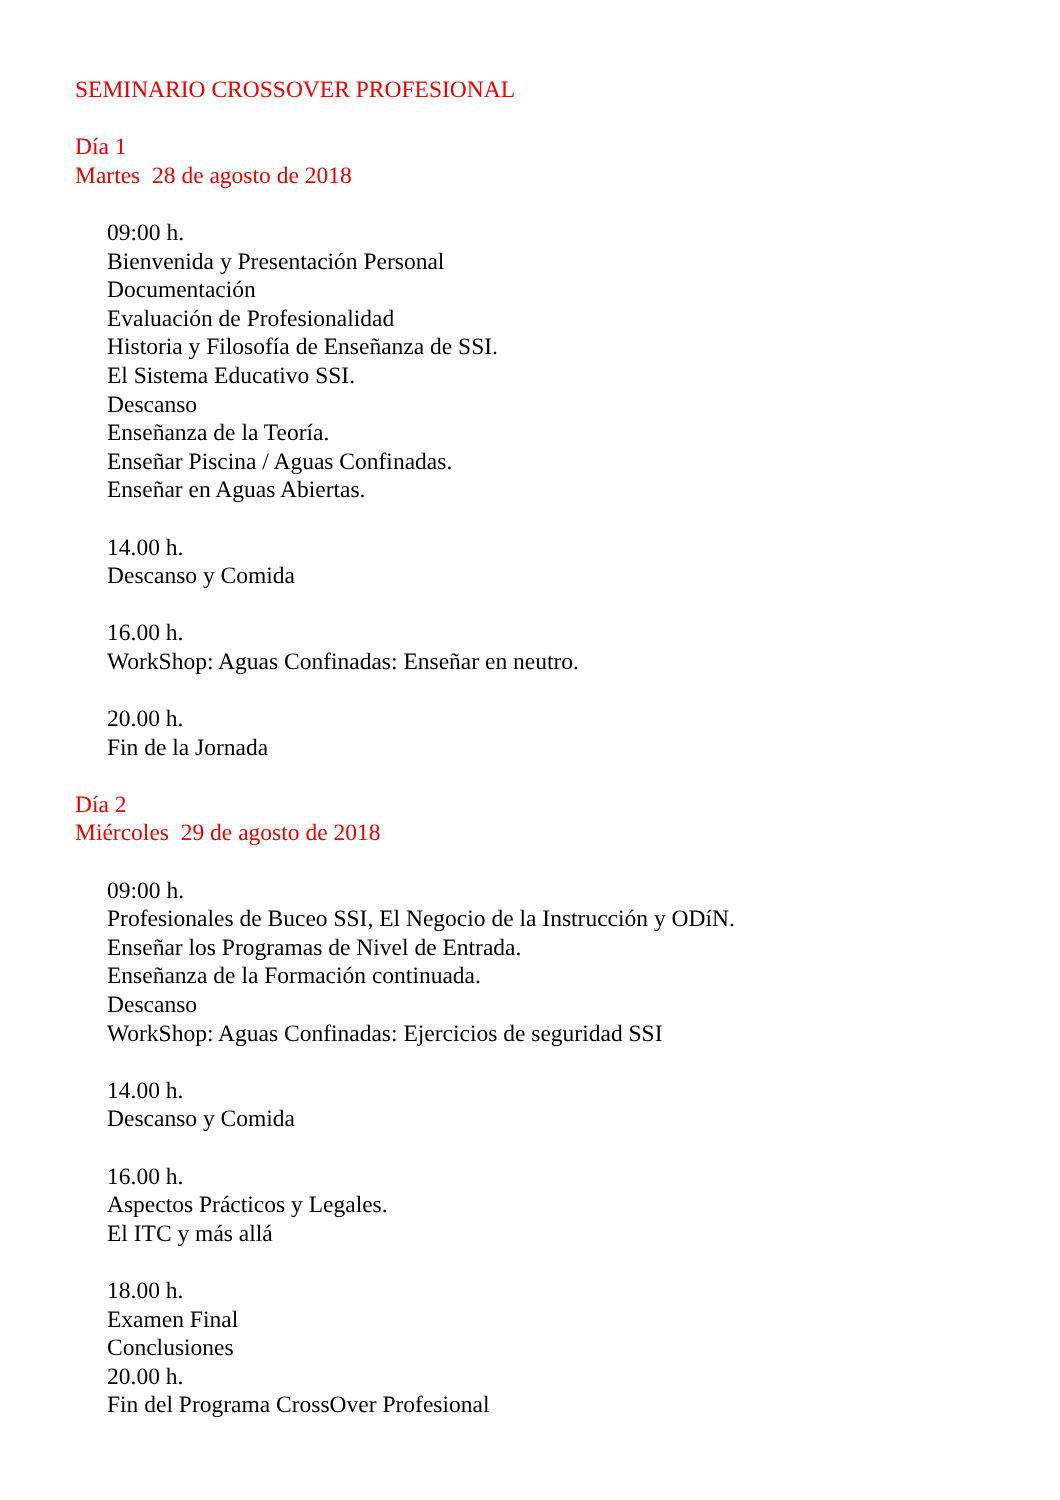SEMINARIO CROSSOVER PROFESIONAL
Día 1
Martes 28 de agosto de 2018
09:00 h.
Bienvenida y Presentación Personal
Documentación
Evaluación de Profesionalidad
Historia y Filosofía de Enseñanza de SSI.
El Sistema Educativo SSI.
Descanso
Enseñanza de la Teoría.
Enseñar Piscina / Aguas Confinadas.
Enseñar en Aguas Abiertas.
14.00 h.
Descanso y Comida
16.00 h.
WorkShop: Aguas Confinadas: Enseñar en neutro.
20.00 h.
Fin de la Jornada
Día 2
Miércoles 29 de agosto de 2018
09:00 h.
Profesionales de Buceo SSI, El Negocio de la Instrucción y ODíN.
Enseñar los Programas de Nivel de Entrada.
Enseñanza de la Formación continuada.
Descanso
WorkShop: Aguas Confinadas: Ejercicios de seguridad SSI
14.00 h.
Descanso y Comida
16.00 h.
Aspectos Prácticos y Legales.
El ITC y más allá
18.00 h.
Examen Final
Conclusiones
20.00 h.
Fin del Programa CrossOver Profesional